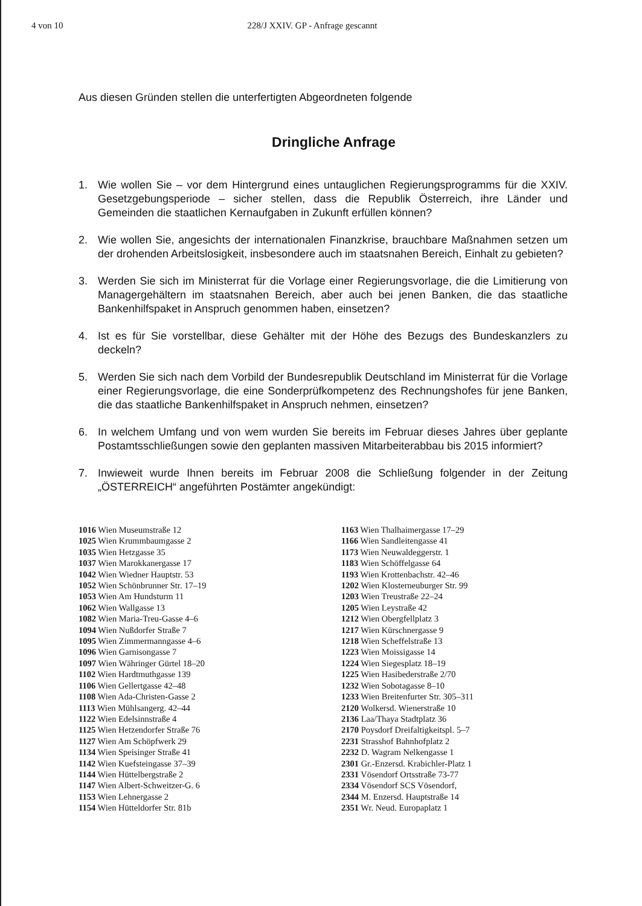4 von 10 228/J XXIV. GP - Anfrage gescannt
Aus diesen Gründen stellen die unterfertigten Abgeordneten folgende
Dringliche Anfrage
1. Wie wollen Sie – vor dem Hintergrund eines untauglichen Regierungsprogramms für die XXIV. Gesetzgebungsperiode – sicher stellen, dass die Republik Österreich, ihre Länder und Gemeinden die staatlichen Kernaufgaben in Zukunft erfüllen können?
2. Wie wollen Sie, angesichts der internationalen Finanzkrise, brauchbare Maßnahmen setzen um der drohenden Arbeitslosigkeit, insbesondere auch im staatsnahen Bereich, Einhalt zu gebieten?
3. Werden Sie sich im Ministerrat für die Vorlage einer Regierungsvorlage, die die Limitierung von Managergehältern im staatsnahen Bereich, aber auch bei jenen Banken, die das staatliche Bankenhilfspaket in Anspruch genommen haben, einsetzen?
4. Ist es für Sie vorstellbar, diese Gehälter mit der Höhe des Bezugs des Bundeskanzlers zu deckeln?
5. Werden Sie sich nach dem Vorbild der Bundesrepublik Deutschland im Ministerrat für die Vorlage einer Regierungsvorlage, die eine Sonderprüfkompetenz des Rechnungshofes für jene Banken, die das staatliche Bankenhilfspaket in Anspruch nehmen, einsetzen?
6. In welchem Umfang und von wem wurden Sie bereits im Februar dieses Jahres über geplante Postamtsschließungen sowie den geplanten massiven Mitarbeiterabbau bis 2015 informiert?
7. Inwieweit wurde Ihnen bereits im Februar 2008 die Schließung folgender in der Zeitung „ÖSTERREICH“ angeführten Postämter angekündigt:
1016 Wien Museumstraße 12
1025 Wien Krummbaumgasse 2
1035 Wien Hetzgasse 35
1037 Wien Marokkanergasse 17
1042 Wien Wiedner Hauptstr. 53
1052 Wien Schönbrunner Str. 17–19
1053 Wien Am Hundsturm 11
1062 Wien Wallgasse 13
1082 Wien Maria-Treu-Gasse 4–6
1094 Wien Nußdorfer Straße 7
1095 Wien Zimmermanngasse 4–6
1096 Wien Garnisongasse 7
1097 Wien Währinger Gürtel 18–20
1102 Wien Hardtmuthgasse 139
1106 Wien Gellertgasse 42–48
1108 Wien Ada-Christen-Gasse 2
1113 Wien Mühlsangerg. 42–44
1122 Wien Edelsinnstraße 4
1125 Wien Hetzendorfer Straße 76
1127 Wien Am Schöpfwerk 29
1134 Wien Speisinger Straße 41
1142 Wien Kuefsteingasse 37–39
1144 Wien Hüttelbergstraße 2
1147 Wien Albert-Schweitzer-G. 6
1153 Wien Lehnergasse 2
1154 Wien Hütteldorfer Str. 81b
1163 Wien Thalhaimergasse 17–29
1166 Wien Sandleitengasse 41
1173 Wien Neuwaldeggerstr. 1
1183 Wien Schöffelgasse 64
1193 Wien Krottenbachstr. 42–46
1202 Wien Klosterneuburger Str. 99
1203 Wien Treustraße 22–24
1205 Wien Leystraße 42
1212 Wien Obergfellplatz 3
1217 Wien Kürschnergasse 9
1218 Wien Scheffelstraße 13
1223 Wien Moissigasse 14
1224 Wien Siegesplatz 18–19
1225 Wien Hasibederstraße 2/70
1232 Wien Sobotagasse 8–10
1233 Wien Breitenfurter Str. 305–311
2120 Wolkersd. Wienerstraße 10
2136 Laa/Thaya Stadtplatz 36
2170 Poysdorf Dreifaltigkeitspl. 5–7
2231 Strasshof Bahnhofplatz 2
2232 D. Wagram Nelkengasse 1
2301 Gr.-Enzersd. Krabichler-Platz 1
2331 Vösendorf Ortsstraße 73-77
2334 Vösendorf SCS Vösendorf,
2344 M. Enzersd. Hauptstraße 14
2351 Wr. Neud. Europaplatz 1